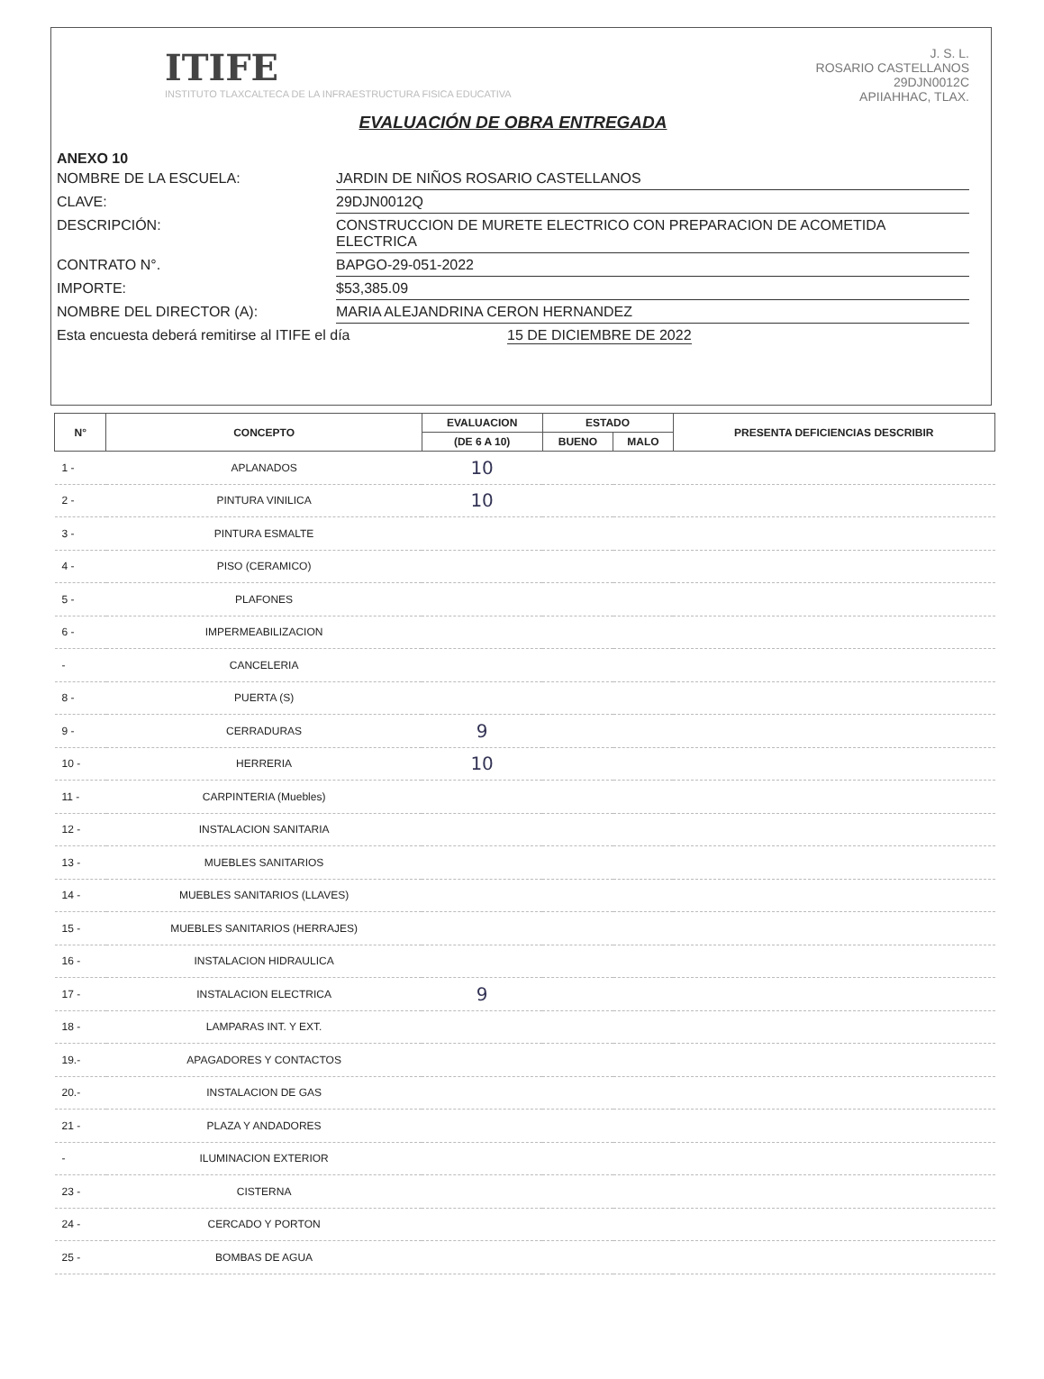ITIFE
INSTITUTO TLAXCALTECA DE LA INFRAESTRUCTURA FISICA EDUCATIVA
J. S. L.
ROSARIO CASTELLANOS
29DJN0012C
APIIAHHAC, TLAX.
EVALUACIÓN DE OBRA ENTREGADA
ANEXO 10
NOMBRE DE LA ESCUELA: JARDIN DE NIÑOS ROSARIO CASTELLANOS
CLAVE: 29DJN0012Q
DESCRIPCIÓN: CONSTRUCCION DE MURETE ELECTRICO CON PREPARACION DE ACOMETIDA ELECTRICA
CONTRATO N°. BAPGO-29-051-2022
IMPORTE: $53,385.09
NOMBRE DEL DIRECTOR (A): MARIA ALEJANDRINA CERON HERNANDEZ
Esta encuesta deberá remitirse al ITIFE el día 15 DE DICIEMBRE DE 2022
| N° | CONCEPTO | EVALUACION | ESTADO | | PRESENTA DEFICIENCIAS DESCRIBIR |
| --- | --- | --- | --- | --- | --- |
| | | (DE 6 A 10) | BUENO | MALO | |
| 1 - | APLANADOS | 10 | | | |
| 2 - | PINTURA VINILICA | 10 | | | |
| 3 - | PINTURA ESMALTE | | | | |
| 4 - | PISO (CERAMICO) | | | | |
| 5 - | PLAFONES | | | | |
| 6 - | IMPERMEABILIZACION | | | | |
| - | CANCELERIA | | | | |
| 8 - | PUERTA (S) | | | | |
| 9 - | CERRADURAS | 9 | | | |
| 10 - | HERRERIA | 10 | | | |
| 11 - | CARPINTERIA (Muebles) | | | | |
| 12 - | INSTALACION SANITARIA | | | | |
| 13 - | MUEBLES SANITARIOS | | | | |
| 14 - | MUEBLES SANITARIOS (LLAVES) | | | | |
| 15 - | MUEBLES SANITARIOS (HERRAJES) | | | | |
| 16 - | INSTALACION HIDRAULICA | | | | |
| 17 - | INSTALACION ELECTRICA | 9 | | | |
| 18 - | LAMPARAS INT. Y EXT. | | | | |
| 19.- | APAGADORES Y CONTACTOS | | | | |
| 20.- | INSTALACION DE GAS | | | | |
| 21 - | PLAZA Y ANDADORES | | | | |
| - | ILUMINACION EXTERIOR | | | | |
| 23 - | CISTERNA | | | | |
| 24 - | CERCADO Y PORTON | | | | |
| 25 - | BOMBAS DE AGUA | | | | |